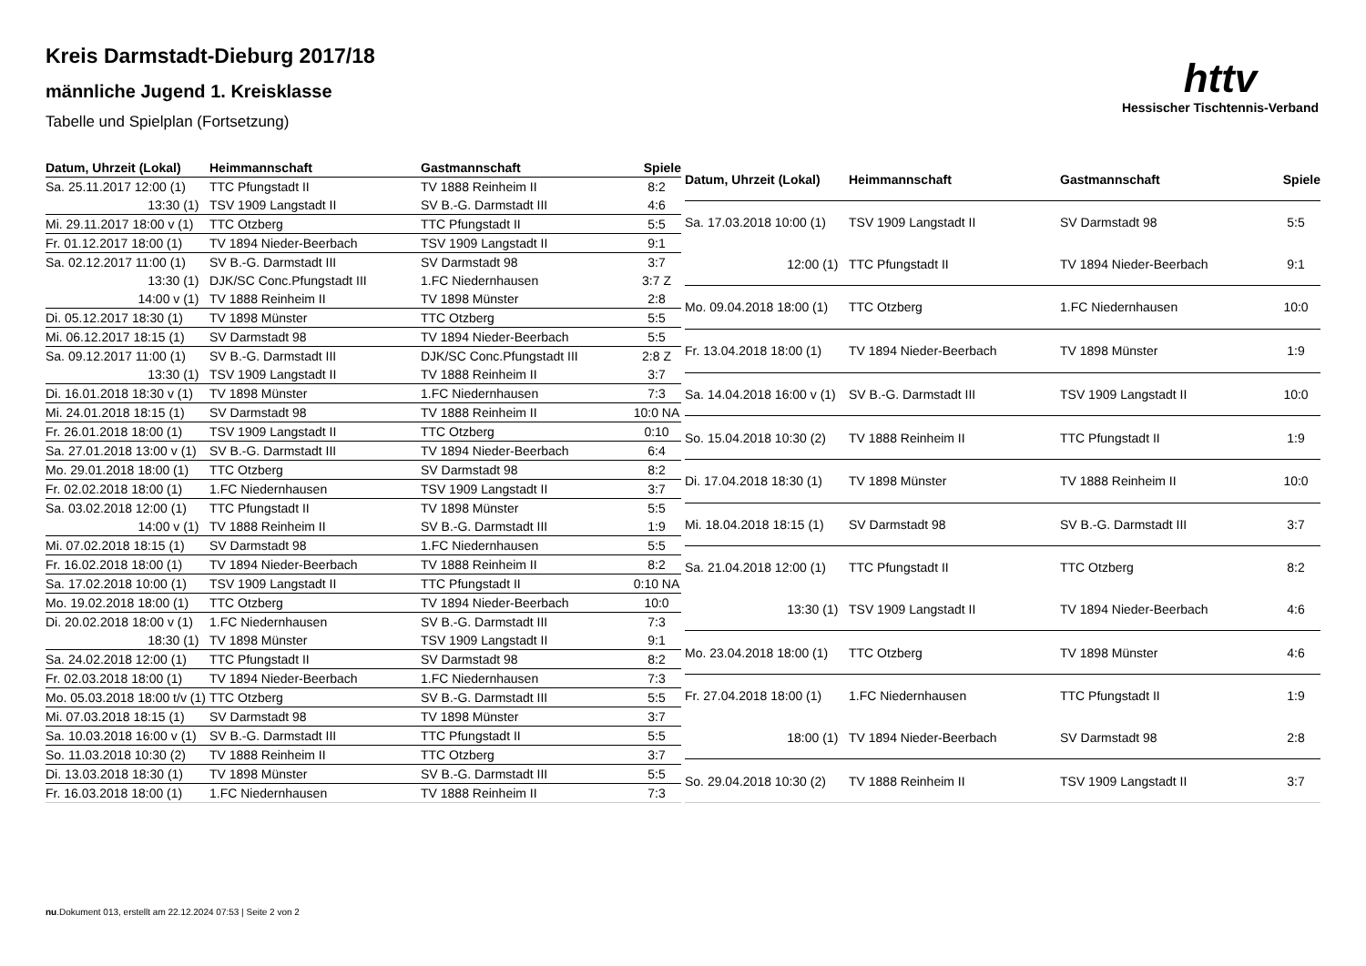httv
Hessischer Tischtennis-Verband
Kreis Darmstadt-Dieburg 2017/18
männliche Jugend 1. Kreisklasse
Tabelle und Spielplan (Fortsetzung)
| Datum, Uhrzeit (Lokal) | Heimmannschaft | Gastmannschaft | Spiele |
| --- | --- | --- | --- |
| Sa. 25.11.2017 12:00 (1) | TTC Pfungstadt II | TV 1888 Reinheim II | 8:2 |
| 13:30 (1) | TSV 1909 Langstadt II | SV B.-G. Darmstadt III | 4:6 |
| Mi. 29.11.2017 18:00 v (1) | TTC Otzberg | TTC Pfungstadt II | 5:5 |
| Fr. 01.12.2017 18:00 (1) | TV 1894 Nieder-Beerbach | TSV 1909 Langstadt II | 9:1 |
| Sa. 02.12.2017 11:00 (1) | SV B.-G. Darmstadt III | SV Darmstadt 98 | 3:7 |
| 13:30 (1) | DJK/SC Conc.Pfungstadt III | 1.FC Niedernhausen | 3:7 Z |
| 14:00 v (1) | TV 1888 Reinheim II | TV 1898 Münster | 2:8 |
| Di. 05.12.2017 18:30 (1) | TV 1898 Münster | TTC Otzberg | 5:5 |
| Mi. 06.12.2017 18:15 (1) | SV Darmstadt 98 | TV 1894 Nieder-Beerbach | 5:5 |
| Sa. 09.12.2017 11:00 (1) | SV B.-G. Darmstadt III | DJK/SC Conc.Pfungstadt III | 2:8 Z |
| 13:30 (1) | TSV 1909 Langstadt II | TV 1888 Reinheim II | 3:7 |
| Di. 16.01.2018 18:30 v (1) | TV 1898 Münster | 1.FC Niedernhausen | 7:3 |
| Mi. 24.01.2018 18:15 (1) | SV Darmstadt 98 | TV 1888 Reinheim II | 10:0 NA |
| Fr. 26.01.2018 18:00 (1) | TSV 1909 Langstadt II | TTC Otzberg | 0:10 |
| Sa. 27.01.2018 13:00 v (1) | SV B.-G. Darmstadt III | TV 1894 Nieder-Beerbach | 6:4 |
| Mo. 29.01.2018 18:00 (1) | TTC Otzberg | SV Darmstadt 98 | 8:2 |
| Fr. 02.02.2018 18:00 (1) | 1.FC Niedernhausen | TSV 1909 Langstadt II | 3:7 |
| Sa. 03.02.2018 12:00 (1) | TTC Pfungstadt II | TV 1898 Münster | 5:5 |
| 14:00 v (1) | TV 1888 Reinheim II | SV B.-G. Darmstadt III | 1:9 |
| Mi. 07.02.2018 18:15 (1) | SV Darmstadt 98 | 1.FC Niedernhausen | 5:5 |
| Fr. 16.02.2018 18:00 (1) | TV 1894 Nieder-Beerbach | TV 1888 Reinheim II | 8:2 |
| Sa. 17.02.2018 10:00 (1) | TSV 1909 Langstadt II | TTC Pfungstadt II | 0:10 NA |
| Mo. 19.02.2018 18:00 (1) | TTC Otzberg | TV 1894 Nieder-Beerbach | 10:0 |
| Di. 20.02.2018 18:00 v (1) | 1.FC Niedernhausen | SV B.-G. Darmstadt III | 7:3 |
| 18:30 (1) | TV 1898 Münster | TSV 1909 Langstadt II | 9:1 |
| Sa. 24.02.2018 12:00 (1) | TTC Pfungstadt II | SV Darmstadt 98 | 8:2 |
| Fr. 02.03.2018 18:00 (1) | TV 1894 Nieder-Beerbach | 1.FC Niedernhausen | 7:3 |
| Mo. 05.03.2018 18:00 t/v (1) | TTC Otzberg | SV B.-G. Darmstadt III | 5:5 |
| Mi. 07.03.2018 18:15 (1) | SV Darmstadt 98 | TV 1898 Münster | 3:7 |
| Sa. 10.03.2018 16:00 v (1) | SV B.-G. Darmstadt III | TTC Pfungstadt II | 5:5 |
| So. 11.03.2018 10:30 (2) | TV 1888 Reinheim II | TTC Otzberg | 3:7 |
| Di. 13.03.2018 18:30 (1) | TV 1898 Münster | SV B.-G. Darmstadt III | 5:5 |
| Fr. 16.03.2018 18:00 (1) | 1.FC Niedernhausen | TV 1888 Reinheim II | 7:3 |
| Datum, Uhrzeit (Lokal) | Heimmannschaft | Gastmannschaft | Spiele |
| --- | --- | --- | --- |
| Sa. 17.03.2018 10:00 (1) | TSV 1909 Langstadt II | SV Darmstadt 98 | 5:5 |
| 12:00 (1) | TTC Pfungstadt II | TV 1894 Nieder-Beerbach | 9:1 |
| Mo. 09.04.2018 18:00 (1) | TTC Otzberg | 1.FC Niedernhausen | 10:0 |
| Fr. 13.04.2018 18:00 (1) | TV 1894 Nieder-Beerbach | TV 1898 Münster | 1:9 |
| Sa. 14.04.2018 16:00 v (1) | SV B.-G. Darmstadt III | TSV 1909 Langstadt II | 10:0 |
| So. 15.04.2018 10:30 (2) | TV 1888 Reinheim II | TTC Pfungstadt II | 1:9 |
| Di. 17.04.2018 18:30 (1) | TV 1898 Münster | TV 1888 Reinheim II | 10:0 |
| Mi. 18.04.2018 18:15 (1) | SV Darmstadt 98 | SV B.-G. Darmstadt III | 3:7 |
| Sa. 21.04.2018 12:00 (1) | TTC Pfungstadt II | TTC Otzberg | 8:2 |
| 13:30 (1) | TSV 1909 Langstadt II | TV 1894 Nieder-Beerbach | 4:6 |
| Mo. 23.04.2018 18:00 (1) | TTC Otzberg | TV 1898 Münster | 4:6 |
| Fr. 27.04.2018 18:00 (1) | 1.FC Niedernhausen | TTC Pfungstadt II | 1:9 |
| 18:00 (1) | TV 1894 Nieder-Beerbach | SV Darmstadt 98 | 2:8 |
| So. 29.04.2018 10:30 (2) | TV 1888 Reinheim II | TSV 1909 Langstadt II | 3:7 |
nu.Dokument 013, erstellt am 22.12.2024 07:53 | Seite 2 von 2